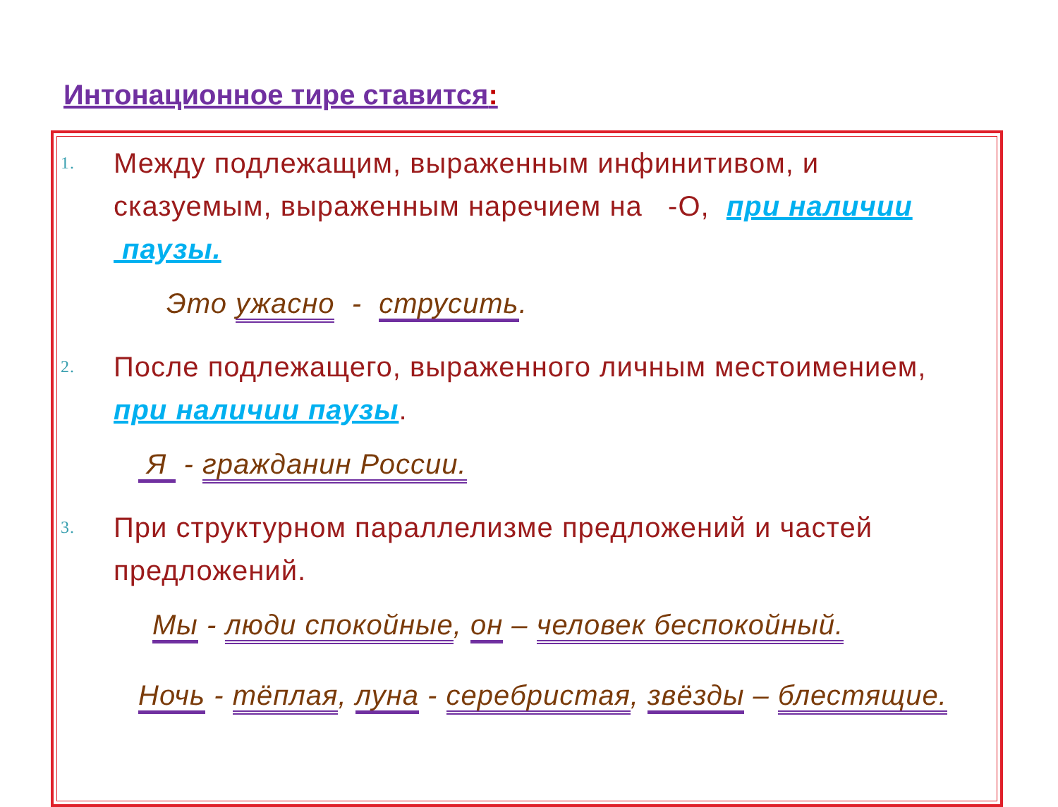Интонационное тире ставится:
1.
Между подлежащим, выраженным инфинитивом, и сказуемым, выраженным наречием на -О, при наличии паузы.
Это ужасно - струсить.
2.
После подлежащего, выраженного личным местоимением, при наличии паузы.
Я - гражданин России.
3.
При структурном параллелизме предложений и частей предложений.
Мы - люди спокойные, он – человек беспокойный.
Ночь - тёплая, луна - серебристая, звёзды – блестящие.